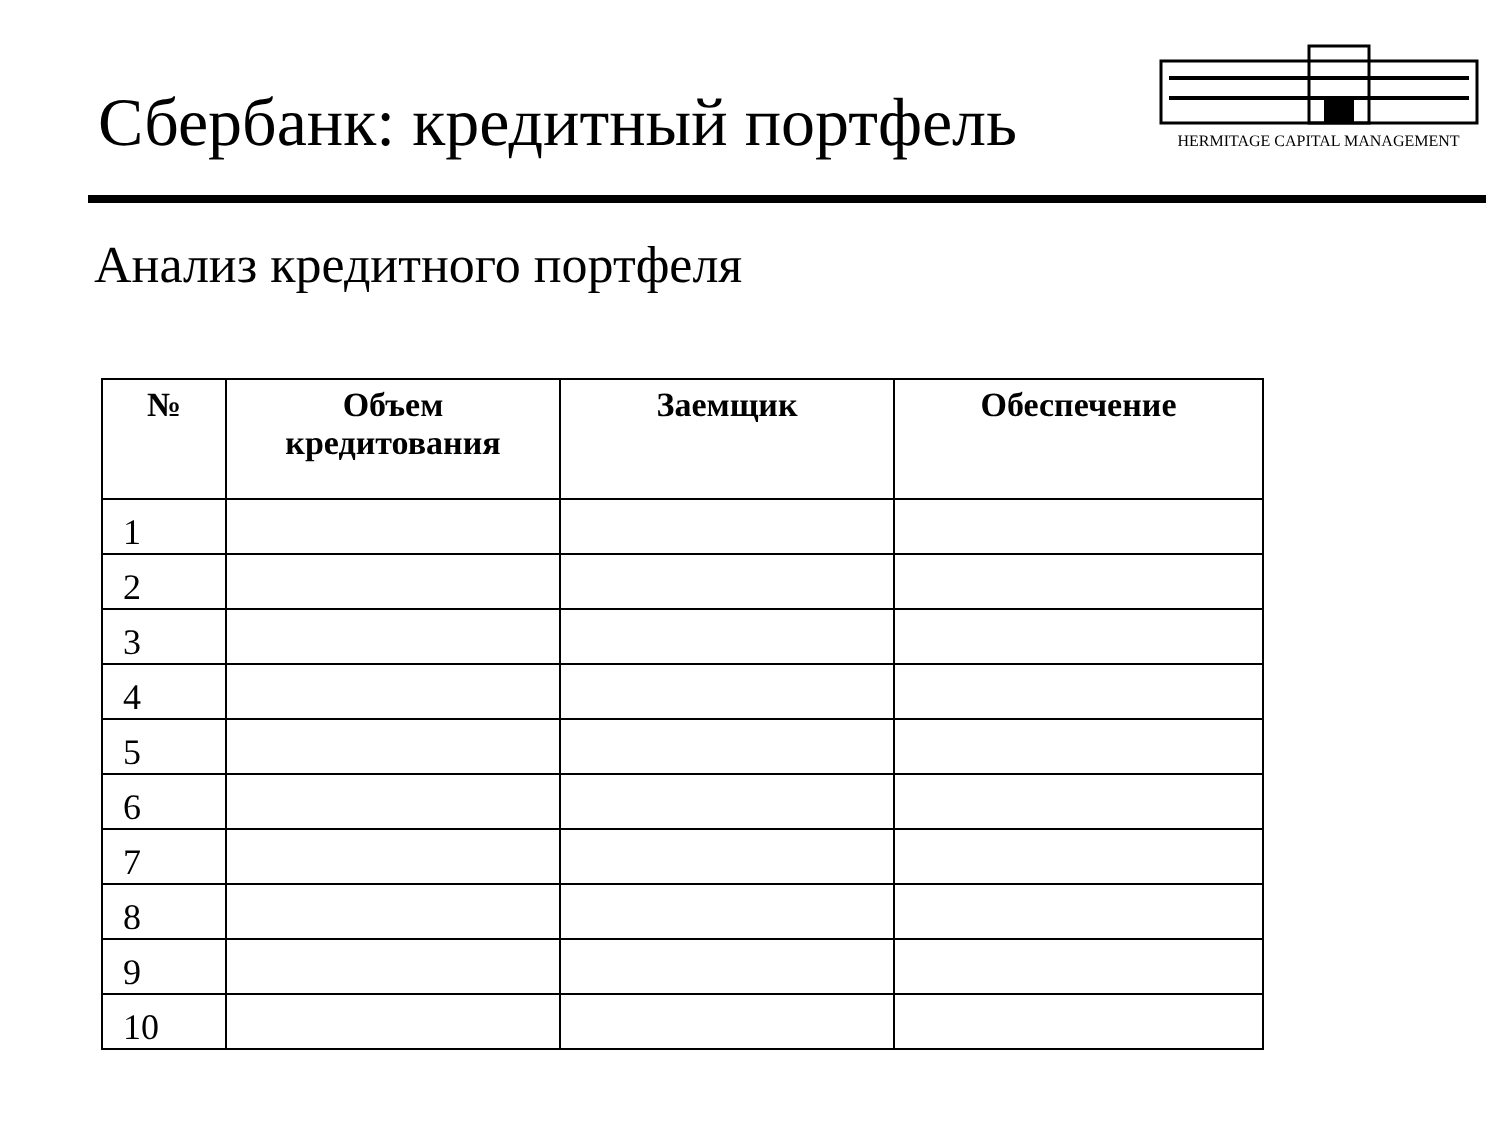Сбербанк: кредитный портфель
HERMITAGE CAPITAL MANAGEMENT
Анализ кредитного портфеля
| № | Объем кредитования | Заемщик | Обеспечение |
| --- | --- | --- | --- |
| 1 | | | |
| 2 | | | |
| 3 | | | |
| 4 | | | |
| 5 | | | |
| 6 | | | |
| 7 | | | |
| 8 | | | |
| 9 | | | |
| 10 | | | |